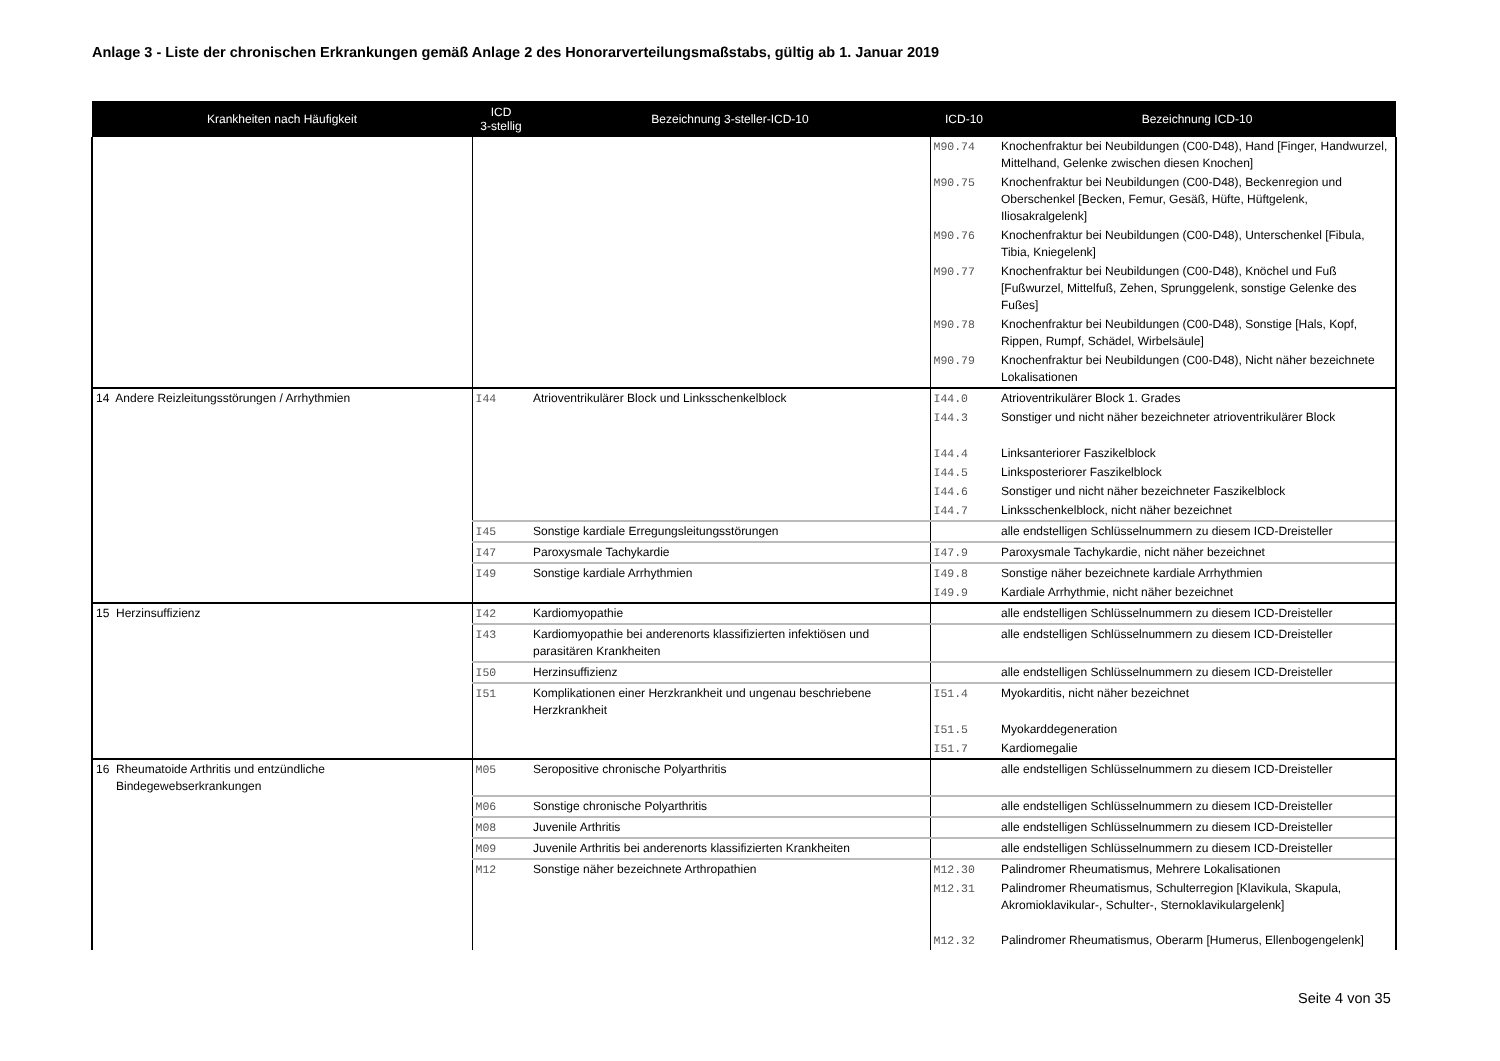Anlage 3 - Liste der chronischen Erkrankungen gemäß Anlage 2 des Honorarverteilungsmaßstabs, gültig ab 1. Januar 2019
| Krankheiten nach Häufigkeit | ICD 3-stellig | Bezeichnung 3-steller-ICD-10 | ICD-10 | Bezeichnung ICD-10 |
| --- | --- | --- | --- | --- |
| | | | M90.74 | Knochenfraktur bei Neubildungen (C00-D48), Hand [Finger, Handwurzel, Mittelhand, Gelenke zwischen diesen Knochen] |
| | | | M90.75 | Knochenfraktur bei Neubildungen (C00-D48), Beckenregion und Oberschenkel [Becken, Femur, Gesäß, Hüfte, Hüftgelenk, Iliosakralgelenk] |
| | | | M90.76 | Knochenfraktur bei Neubildungen (C00-D48), Unterschenkel [Fibula, Tibia, Kniegelenk] |
| | | | M90.77 | Knochenfraktur bei Neubildungen (C00-D48), Knöchel und Fuß [Fußwurzel, Mittelfuß, Zehen, Sprunggelenk, sonstige Gelenke des Fußes] |
| | | | M90.78 | Knochenfraktur bei Neubildungen (C00-D48), Sonstige [Hals, Kopf, Rippen, Rumpf, Schädel, Wirbelsäule] |
| | | | M90.79 | Knochenfraktur bei Neubildungen (C00-D48), Nicht näher bezeichnete Lokalisationen |
| 14 Andere Reizleitungsstörungen / Arrhythmien | I44 | Atrioventrikulärer Block und Linksschenkelblock | I44.0 | Atrioventrikulärer Block 1. Grades |
| | | | I44.3 | Sonstiger und nicht näher bezeichneter atrioventrikulärer Block |
| | | | I44.4 | Linksanteriorer Faszikelblock |
| | | | I44.5 | Linksposteriorer Faszikelblock |
| | | | I44.6 | Sonstiger und nicht näher bezeichneter Faszikelblock |
| | | | I44.7 | Linksschenkelblock, nicht näher bezeichnet |
| | I45 | Sonstige kardiale Erregungsleitungsstörungen | | alle endstelligen Schlüsselnummern zu diesem ICD-Dreisteller |
| | I47 | Paroxysmale Tachykardie | I47.9 | Paroxysmale Tachykardie, nicht näher bezeichnet |
| | I49 | Sonstige kardiale Arrhythmien | I49.8 | Sonstige näher bezeichnete kardiale Arrhythmien |
| | | | I49.9 | Kardiale Arrhythmie, nicht näher bezeichnet |
| 15 Herzinsuffizienz | I42 | Kardiomyopathie | | alle endstelligen Schlüsselnummern zu diesem ICD-Dreisteller |
| | I43 | Kardiomyopathie bei anderenorts klassifizierten infektiösen und parasitären Krankheiten | | alle endstelligen Schlüsselnummern zu diesem ICD-Dreisteller |
| | I50 | Herzinsuffizienz | | alle endstelligen Schlüsselnummern zu diesem ICD-Dreisteller |
| | I51 | Komplikationen einer Herzkrankheit und ungenau beschriebene Herzkrankheit | I51.4 | Myokarditis, nicht näher bezeichnet |
| | | | I51.5 | Myokarddegeneration |
| | | | I51.7 | Kardiomegalie |
| 16 Rheumatoide Arthritis und entzündliche Bindegewebserkrankungen | M05 | Seropositive chronische Polyarthritis | | alle endstelligen Schlüsselnummern zu diesem ICD-Dreisteller |
| | M06 | Sonstige chronische Polyarthritis | | alle endstelligen Schlüsselnummern zu diesem ICD-Dreisteller |
| | M08 | Juvenile Arthritis | | alle endstelligen Schlüsselnummern zu diesem ICD-Dreisteller |
| | M09 | Juvenile Arthritis bei anderenorts klassifizierten Krankheiten | | alle endstelligen Schlüsselnummern zu diesem ICD-Dreisteller |
| | M12 | Sonstige näher bezeichnete Arthropathien | M12.30 | Palindromer Rheumatismus, Mehrere Lokalisationen |
| | | | M12.31 | Palindromer Rheumatismus, Schulterregion [Klavikula, Skapula, Akromioklavikular-, Schulter-, Sternoklavikulargelenk] |
| | | | M12.32 | Palindromer Rheumatismus, Oberarm [Humerus, Ellenbogengelenk] |
Seite 4 von 35